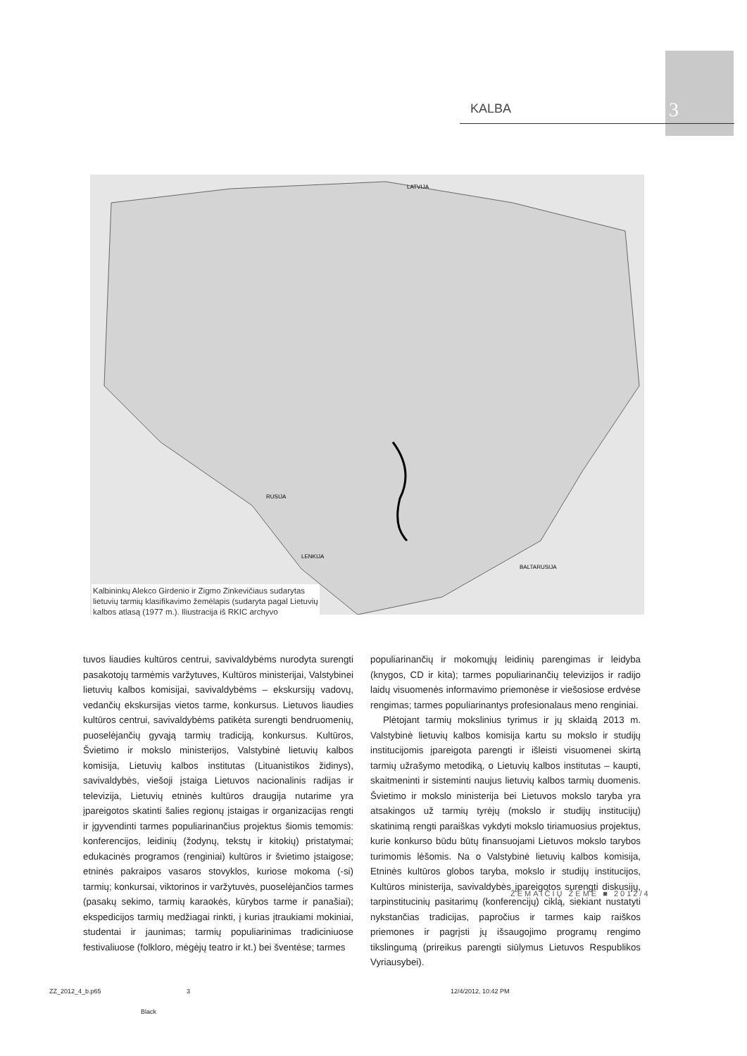KALBA 3
LATVIJA
RUSIJA
BALTARUSIJA
LENKIJA
Kalbininkų Alekco Girdenio ir Zigmo Zinkevičiaus sudarytas lietuvių tarmių klasifikavimo žemėlapis (sudaryta pagal Lietuvių kalbos atlasą (1977 m.). Iliustracija iš RKIC archyvo
tuvos liaudies kultūros centrui, savivaldybėms nurodyta surengti pasakotojų tarmėmis varžytuves, Kultūros ministerijai, Valstybinei lietuvių kalbos komisijai, savivaldybėms – ekskursijų vadovų, vedančių ekskursijas vietos tarme, konkursus. Lietuvos liaudies kultūros centrui, savivaldybėms patikėta surengti bendruomenių, puoselėjančių gyvąją tarmių tradiciją, konkursus. Kultūros, Švietimo ir mokslo ministerijos, Valstybinė lietuvių kalbos komisija, Lietuvių kalbos institutas (Lituanistikos židinys), savivaldybės, viešoji įstaiga Lietuvos nacionalinis radijas ir televizija, Lietuvių etninės kultūros draugija nutarime yra įpareigotos skatinti šalies regionų įstaigas ir organizacijas rengti ir įgyvendinti tarmes populiarinančius projektus šiomis temomis: konferencijos, leidinių (žodynų, tekstų ir kitokių) pristatymai; edukacinės programos (renginiai) kultūros ir švietimo įstaigose; etninės pakraipos vasaros stovyklos, kuriose mokoma (-si) tarmių; konkursai, viktorinos ir varžytuvės, puoselėjančios tarmes (pasakų sekimo, tarmių karaokės, kūrybos tarme ir panašiai); ekspedicijos tarmių medžiagai rinkti, į kurias įtraukiami mokiniai, studentai ir jaunimas; tarmių populiarinimas tradiciniuose festivaliuose (folkloro, mėgėjų teatro ir kt.) bei šventėse; tarmes
populiarinančių ir mokomųjų leidinių parengimas ir leidyba (knygos, CD ir kita); tarmes populiarinančių televizijos ir radijo laidų visuomenės informavimo priemonėse ir viešosiose erdvėse rengimas; tarmes populiarinantys profesionalaus meno renginiai.
Plėtojant tarmių mokslinius tyrimus ir jų sklaidą 2013 m. Valstybinė lietuvių kalbos komisija kartu su mokslo ir studijų institucijomis įpareigota parengti ir išleisti visuomenei skirtą tarmių užrašymo metodiką, o Lietuvių kalbos institutas – kaupti, skaitmeninti ir sisteminti naujus lietuvių kalbos tarmių duomenis. Švietimo ir mokslo ministerija bei Lietuvos mokslo taryba yra atsakingos už tarmių tyrėjų (mokslo ir studijų institucijų) skatinimą rengti paraiškas vykdyti mokslo tiriamuosius projektus, kurie konkurso būdu būtų finansuojami Lietuvos mokslo tarybos turimomis lėšomis. Na o Valstybinė lietuvių kalbos komisija, Etninės kultūros globos taryba, mokslo ir studijų institucijos, Kultūros ministerija, savivaldybės įpareigotos surengti diskusijų, tarpinstitucinių pasitarimų (konferencijų) ciklą, siekiant nustatyti nykstančias tradicijas, papročius ir tarmes kaip raiškos priemones ir pagrįsti jų išsaugojimo programų rengimo tikslingumą (prireikus parengti siūlymus Lietuvos Respublikos Vyriausybei).
ŽEMAIČIŲ ŽEMĖ ■ 2012/4
ZZ_2012_4_b.p65 3 12/4/2012, 10:42 PM
Black